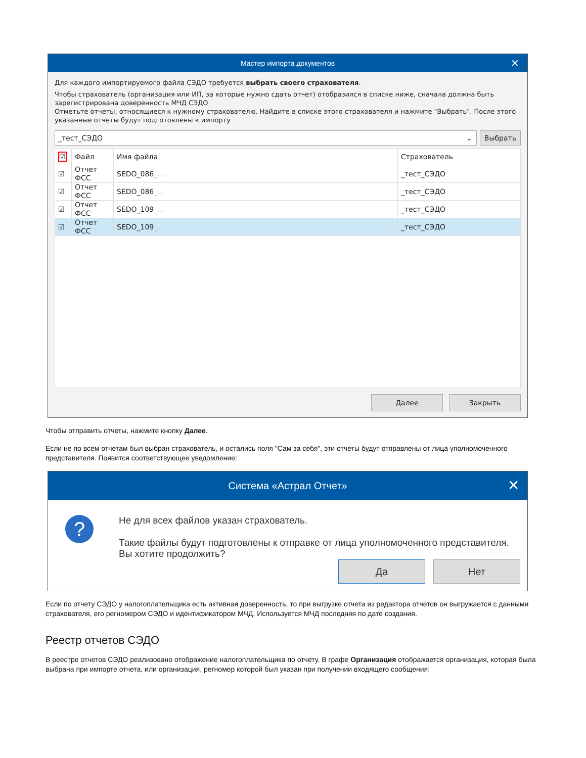Мастер импорта документов ✕
Для каждого импортируемого файла СЭДО требуется выбрать своего страхователя.
Чтобы страхователь (организация или ИП, за которые нужно сдать отчет) отобразился в списке ниже, сначала должна быть зарегистрирована доверенность МЧД СЭДО
Отметьте отчеты, относящиеся к нужному страхователю. Найдите в списке этого страхователя и нажмите "Выбрать". После этого указанные отчеты будут подготовлены к импорту
_тест_СЭДО ⌄
Выбрать
| ☑ | Файл | Имя файла | Страхователь |
| --- | --- | --- | --- |
| ☑ | Отчет ФСС | SEDO_086 _… | _тест_СЭДО |
| ☑ | Отчет ФСС | SEDO_086 _… | _тест_СЭДО |
| ☑ | Отчет ФСС | SEDO_109 _… | _тест_СЭДО |
| ☑ | Отчет ФСС | SEDO_109 _… | _тест_СЭДО |
Далее Закрыть
Чтобы отправить отчеты, нажмите кнопку Далее.
Если не по всем отчетам был выбран страхователь, и остались поля "Сам за себя", эти отчеты будут отправлены от лица уполномоченного представителя. Появится соответствующее уведомление:
Система «Астрал Отчет» ✕
?
Не для всех файлов указан страхователь.
Такие файлы будут подготовлены к отправке от лица уполномоченного представителя. Вы хотите продолжить?
Да Нет
Если по отчету СЭДО у налогоплательщика есть активная доверенность, то при выгрузке отчета из редактора отчетов он выгружается с данными страхователя, его регномером СЭДО и идентификатором МЧД. Используется МЧД последняя по дате создания.
Реестр отчетов СЭДО
В реестре отчетов СЭДО реализовано отображение налогоплательщика по отчету. В графе Организация отображается организация, которая была выбрана при импорте отчета, или организация, регномер которой был указан при получении входящего сообщения: